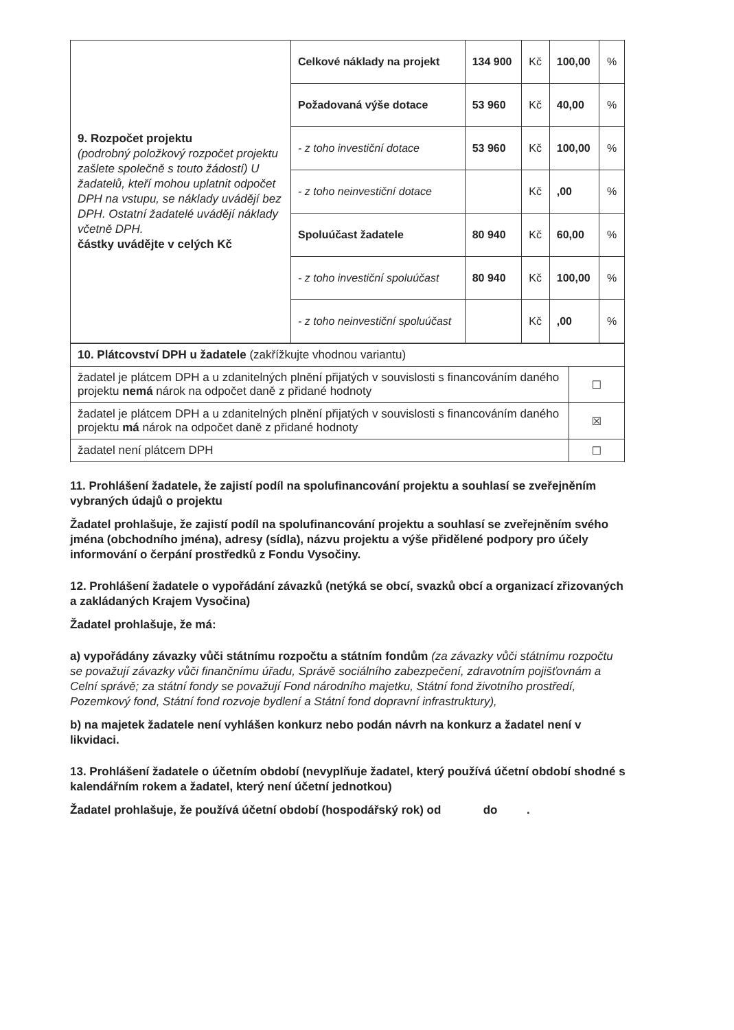| 9. Rozpočet projektu (podrobný položkový rozpočet projektu zašlete společně s touto žádostí) U žadatelů, kteří mohou uplatnit odpočet DPH na vstupu, se náklady uvádějí bez DPH. Ostatní žadatelé uvádějí náklady včetně DPH. částky uvádějte v celých Kč | Celkové náklady na projekt | 134 900 | Kč | 100,00 | % |
| | Požadovaná výše dotace | 53 960 | Kč | 40,00 | % |
| | - z toho investiční dotace | 53 960 | Kč | 100,00 | % |
| | - z toho neinvestiční dotace | | Kč | ,00 | % |
| | Spoluúčast žadatele | 80 940 | Kč | 60,00 | % |
| | - z toho investiční spoluúčast | 80 940 | Kč | 100,00 | % |
| | - z toho neinvestiční spoluúčast | | Kč | ,00 | % |
| 10. Plátcovství DPH u žadatele (zakřížkujte vhodnou variantu) | |
| žadatel je plátcem DPH a u zdanitelných plnění přijatých v souvislosti s financováním daného projektu nemá nárok na odpočet daně z přidané hodnoty | ☐ |
| žadatel je plátcem DPH a u zdanitelných plnění přijatých v souvislosti s financováním daného projektu má nárok na odpočet daně z přidané hodnoty | ☒ |
| žadatel není plátcem DPH | ☐ |
11. Prohlášení žadatele, že zajistí podíl na spolufinancování projektu a souhlasí se zveřejněním vybraných údajů o projektu
Žadatel prohlašuje, že zajistí podíl na spolufinancování projektu a souhlasí se zveřejněním svého jména (obchodního jména), adresy (sídla), názvu projektu a výše přidělené podpory pro účely informování o čerpání prostředků z Fondu Vysočiny.
12. Prohlášení žadatele o vypořádání závazků (netýká se obcí, svazků obcí a organizací zřizovaných a zakládaných Krajem Vysočina)
Žadatel prohlašuje, že má:
a) vypořádány závazky vůči státnímu rozpočtu a státním fondům (za závazky vůči státnímu rozpočtu se považují závazky vůči finančnímu úřadu, Správě sociálního zabezpečení, zdravotním pojišťovnám a Celní správě; za státní fondy se považují Fond národního majetku, Státní fond životního prostředí, Pozemkový fond, Státní fond rozvoje bydlení a Státní fond dopravní infrastruktury),
b) na majetek žadatele není vyhlášen konkurz nebo podán návrh na konkurz a žadatel není v likvidaci.
13. Prohlášení žadatele o účetním období (nevyplňuje žadatel, který používá účetní období shodné s kalendářním rokem a žadatel, který není účetní jednotkou)
Žadatel prohlašuje, že používá účetní období (hospodářský rok) od do .